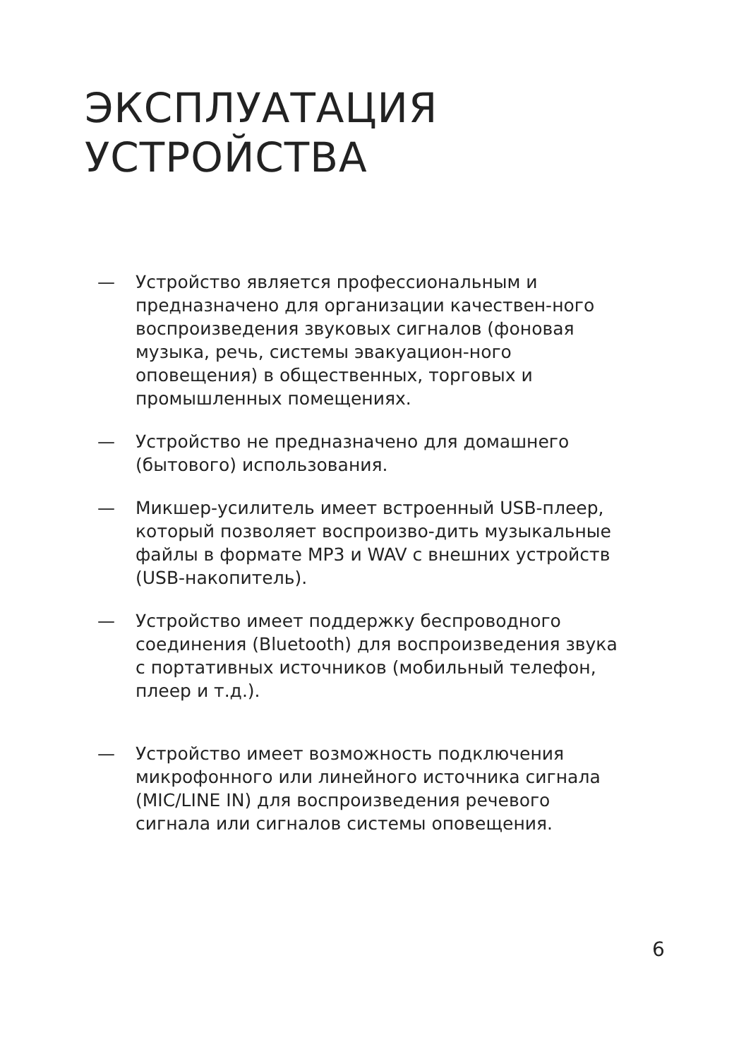ЭКСПЛУАТАЦИЯ
УСТРОЙСТВА
— Устройство является профессиональным и предназначено для организации качествен-ного воспроизведения звуковых сигналов (фоновая музыка, речь, системы эвакуацион-ного оповещения) в общественных, торговых и промышленных помещениях.
— Устройство не предназначено для домашнего (бытового) использования.
— Микшер-усилитель имеет встроенный USB-плеер, который позволяет воспроизво-дить музыкальные файлы в формате MP3 и WAV с внешних устройств (USB-накопитель).
— Устройство имеет поддержку беспроводного соединения (Bluetooth) для воспроизведения звука с портативных источников (мобильный телефон, плеер и т.д.).
— Устройство имеет возможность подключения микрофонного или линейного источника сигнала (MIC/LINE IN) для воспроизведения речевого сигнала или сигналов системы оповещения.
6